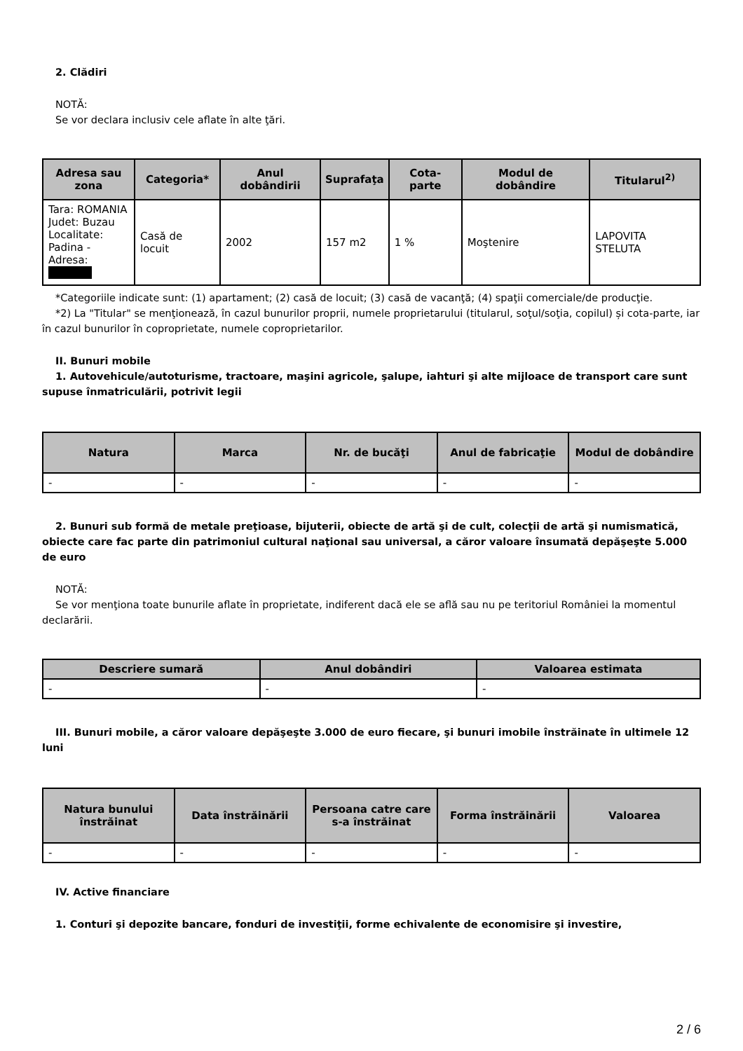2. Clădiri
NOTĂ:
Se vor declara inclusiv cele aflate în alte ţări.
| Adresa sau zona | Categoria* | Anul dobândirii | Suprafaţa | Cota-parte | Modul de dobândire | Titularul<sup>2)</sup> |
| --- | --- | --- | --- | --- | --- | --- |
| Tara: ROMANIA Judet: Buzau Localitate: Padina - Adresa: | Casă de locuit | 2002 | 157 m2 | 1 % | Moştenire | LAPOVITA STELUTA |
*Categoriile indicate sunt: (1) apartament; (2) casă de locuit; (3) casă de vacanţă; (4) spaţii comerciale/de producţie.
*2) La "Titular" se menţionează, în cazul bunurilor proprii, numele proprietarului (titularul, soţul/soţia, copilul) și cota-parte, iar în cazul bunurilor în coproprietate, numele coproprietarilor.
II. Bunuri mobile
1. Autovehicule/autoturisme, tractoare, maşini agricole, şalupe, iahturi şi alte mijloace de transport care sunt supuse înmatriculării, potrivit legii
| Natura | Marca | Nr. de bucăţi | Anul de fabricaţie | Modul de dobândire |
| --- | --- | --- | --- | --- |
| - | - | - | - | - |
2. Bunuri sub formă de metale preţioase, bijuterii, obiecte de artă şi de cult, colecţii de artă şi numismatică, obiecte care fac parte din patrimoniul cultural naţional sau universal, a căror valoare însumată depăşeşte 5.000 de euro
NOTĂ:
Se vor menţiona toate bunurile aflate în proprietate, indiferent dacă ele se află sau nu pe teritoriul României la momentul declarării.
| Descriere sumară | Anul dobândiri | Valoarea estimata |
| --- | --- | --- |
| - | - | - |
III. Bunuri mobile, a căror valoare depăşeşte 3.000 de euro fiecare, şi bunuri imobile înstrăinate în ultimele 12 luni
| Natura bunului înstrăinat | Data înstrăinării | Persoana catre care s-a înstrăinat | Forma înstrăinării | Valoarea |
| --- | --- | --- | --- | --- |
| - | - | - | - | - |
IV. Active financiare
1. Conturi şi depozite bancare, fonduri de investiţii, forme echivalente de economisire şi investire,
2 / 6